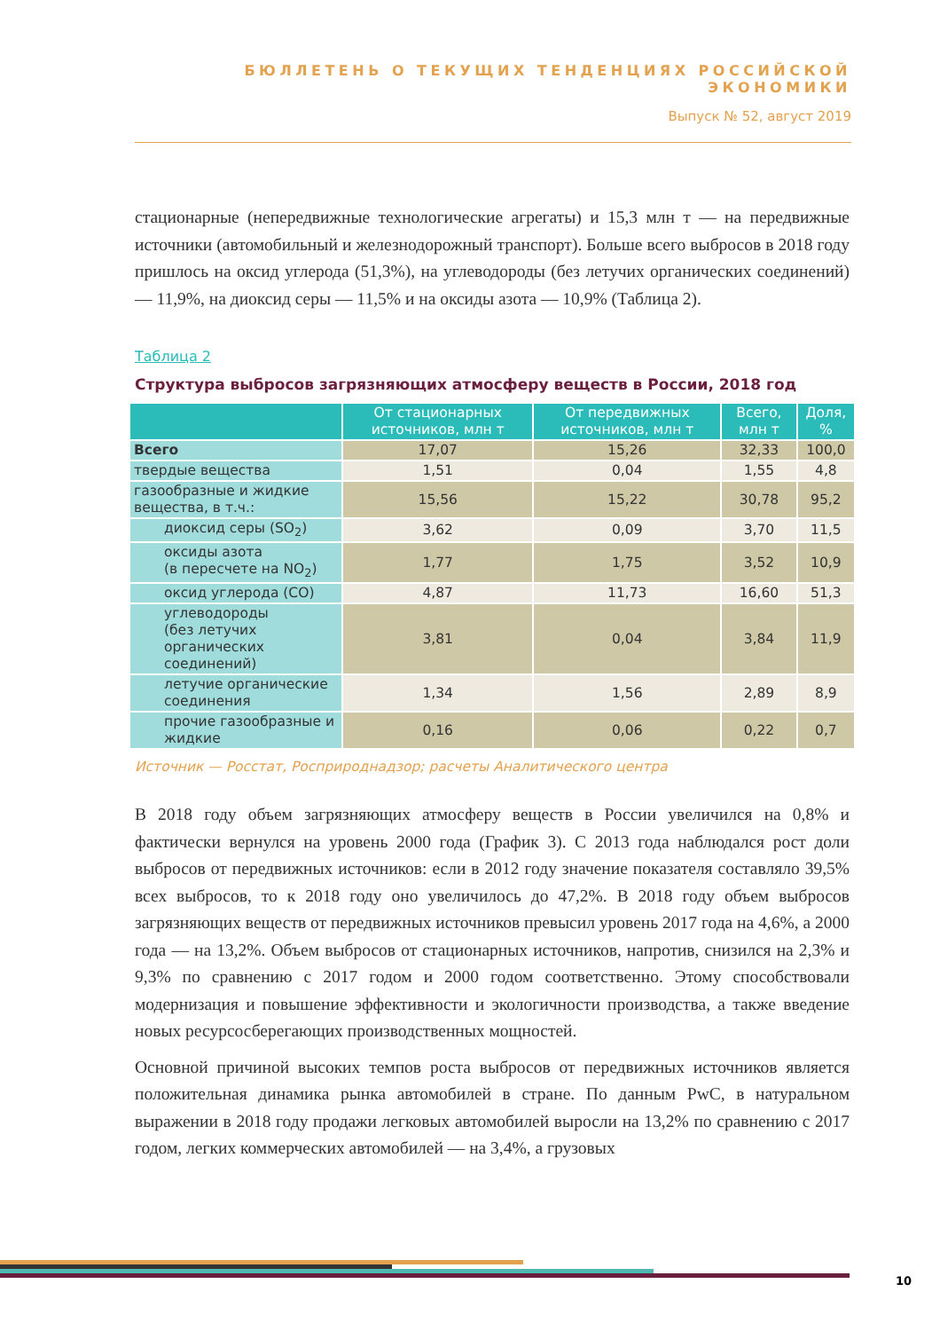БЮЛЛЕТЕНЬ О ТЕКУЩИХ ТЕНДЕНЦИЯХ РОССИЙСКОЙ ЭКОНОМИКИ
Выпуск № 52, август 2019
стационарные (непередвижные технологические агрегаты) и 15,3 млн т — на передвижные источники (автомобильный и железнодорожный транспорт). Больше всего выбросов в 2018 году пришлось на оксид углерода (51,3%), на углеводороды (без летучих органических соединений) — 11,9%, на диоксид серы — 11,5% и на оксиды азота — 10,9% (Таблица 2).
Таблица 2
Структура выбросов загрязняющих атмосферу веществ в России, 2018 год
| | От стационарных источников, млн т | От передвижных источников, млн т | Всего, млн т | Доля, % |
| --- | --- | --- | --- | --- |
| Всего | 17,07 | 15,26 | 32,33 | 100,0 |
| твердые вещества | 1,51 | 0,04 | 1,55 | 4,8 |
| газообразные и жидкие вещества, в т.ч.: | 15,56 | 15,22 | 30,78 | 95,2 |
| диоксид серы (SO<sub>2</sub>) | 3,62 | 0,09 | 3,70 | 11,5 |
| оксиды азота (в пересчете на NO<sub>2</sub>) | 1,77 | 1,75 | 3,52 | 10,9 |
| оксид углерода (CO) | 4,87 | 11,73 | 16,60 | 51,3 |
| углеводороды (без летучих органических соединений) | 3,81 | 0,04 | 3,84 | 11,9 |
| летучие органические соединения | 1,34 | 1,56 | 2,89 | 8,9 |
| прочие газообразные и жидкие | 0,16 | 0,06 | 0,22 | 0,7 |
Источник — Росстат, Росприроднадзор; расчеты Аналитического центра
В 2018 году объем загрязняющих атмосферу веществ в России увеличился на 0,8% и фактически вернулся на уровень 2000 года (График 3). С 2013 года наблюдался рост доли выбросов от передвижных источников: если в 2012 году значение показателя составляло 39,5% всех выбросов, то к 2018 году оно увеличилось до 47,2%. В 2018 году объем выбросов загрязняющих веществ от передвижных источников превысил уровень 2017 года на 4,6%, а 2000 года — на 13,2%. Объем выбросов от стационарных источников, напротив, снизился на 2,3% и 9,3% по сравнению с 2017 годом и 2000 годом соответственно. Этому способствовали модернизация и повышение эффективности и экологичности производства, а также введение новых ресурсосберегающих производственных мощностей.
Основной причиной высоких темпов роста выбросов от передвижных источников является положительная динамика рынка автомобилей в стране. По данным PwC, в натуральном выражении в 2018 году продажи легковых автомобилей выросли на 13,2% по сравнению с 2017 годом, легких коммерческих автомобилей — на 3,4%, а грузовых
10